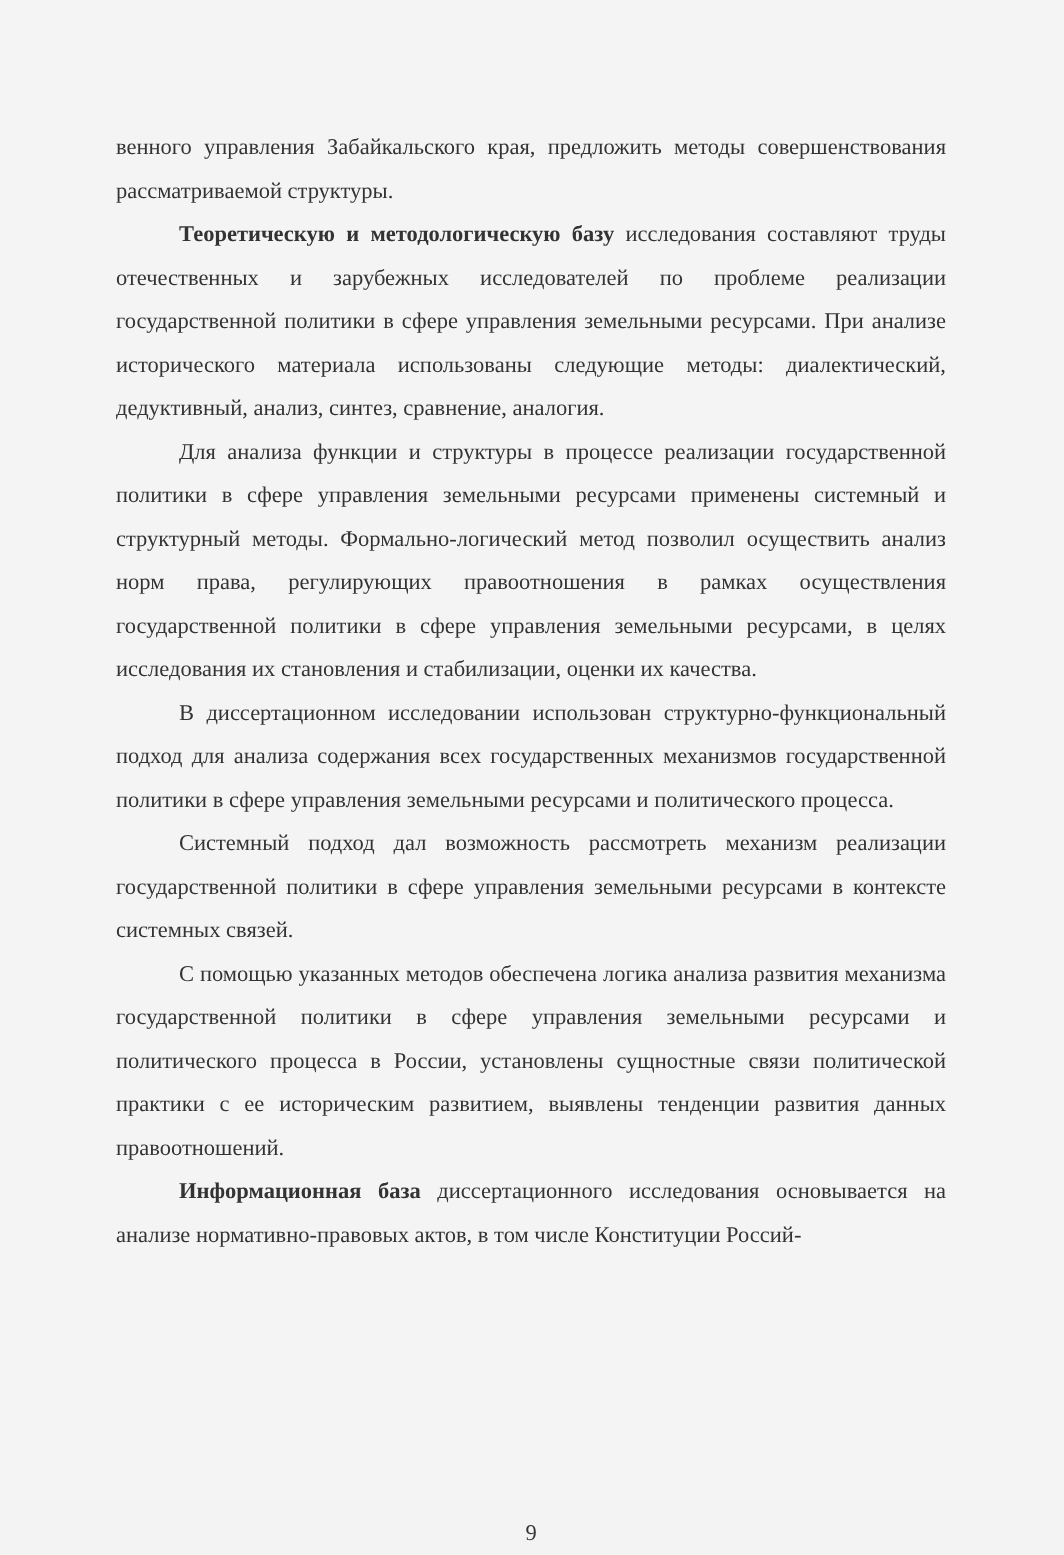венного управления Забайкальского края, предложить методы совершенствования рассматриваемой структуры.
Теоретическую и методологическую базу исследования составляют труды отечественных и зарубежных исследователей по проблеме реализации государственной политики в сфере управления земельными ресурсами. При анализе исторического материала использованы следующие методы: диалектический, дедуктивный, анализ, синтез, сравнение, аналогия.
Для анализа функции и структуры в процессе реализации государственной политики в сфере управления земельными ресурсами применены системный и структурный методы. Формально-логический метод позволил осуществить анализ норм права, регулирующих правоотношения в рамках осуществления государственной политики в сфере управления земельными ресурсами, в целях исследования их становления и стабилизации, оценки их качества.
В диссертационном исследовании использован структурно-функциональный подход для анализа содержания всех государственных механизмов государственной политики в сфере управления земельными ресурсами и политического процесса.
Системный подход дал возможность рассмотреть механизм реализации государственной политики в сфере управления земельными ресурсами в контексте системных связей.
С помощью указанных методов обеспечена логика анализа развития механизма государственной политики в сфере управления земельными ресурсами и политического процесса в России, установлены сущностные связи политической практики с ее историческим развитием, выявлены тенденции развития данных правоотношений.
Информационная база диссертационного исследования основывается на анализе нормативно-правовых актов, в том числе Конституции Россий-
9